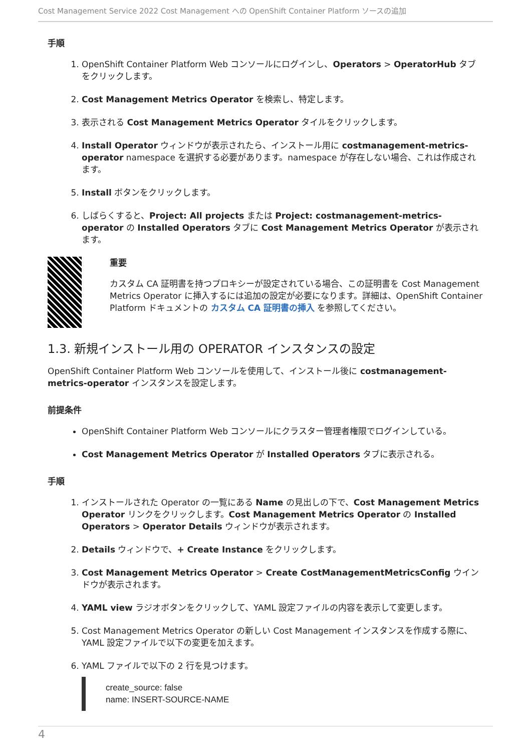Cost Management Service 2022 Cost Management への OpenShift Container Platform ソースの追加
手順
1. OpenShift Container Platform Web コンソールにログインし、Operators > OperatorHub タブをクリックします。
2. Cost Management Metrics Operator を検索し、特定します。
3. 表示される Cost Management Metrics Operator タイルをクリックします。
4. Install Operator ウィンドウが表示されたら、インストール用に costmanagement-metrics-operator namespace を選択する必要があります。namespace が存在しない場合、これは作成されます。
5. Install ボタンをクリックします。
6. しばらくすると、Project: All projects または Project: costmanagement-metrics-operator の Installed Operators タブに Cost Management Metrics Operator が表示されます。
重要
カスタム CA 証明書を持つプロキシーが設定されている場合、この証明書を Cost Management Metrics Operator に挿入するには追加の設定が必要になります。詳細は、OpenShift Container Platform ドキュメントの カスタム CA 証明書の挿入 を参照してください。
1.3. 新規インストール用の OPERATOR インスタンスの設定
OpenShift Container Platform Web コンソールを使用して、インストール後に costmanagement-metrics-operator インスタンスを設定します。
前提条件
OpenShift Container Platform Web コンソールにクラスター管理者権限でログインしている。
Cost Management Metrics Operator が Installed Operators タブに表示される。
手順
1. インストールされた Operator の一覧にある Name の見出しの下で、Cost Management Metrics Operator リンクをクリックします。Cost Management Metrics Operator の Installed Operators > Operator Details ウィンドウが表示されます。
2. Details ウィンドウで、+ Create Instance をクリックします。
3. Cost Management Metrics Operator > Create CostManagementMetricsConfig ウインドウが表示されます。
4. YAML view ラジオボタンをクリックして、YAML 設定ファイルの内容を表示して変更します。
5. Cost Management Metrics Operator の新しい Cost Management インスタンスを作成する際に、YAML 設定ファイルで以下の変更を加えます。
6. YAML ファイルで以下の 2 行を見つけます。
create_source: false
name: INSERT-SOURCE-NAME
4